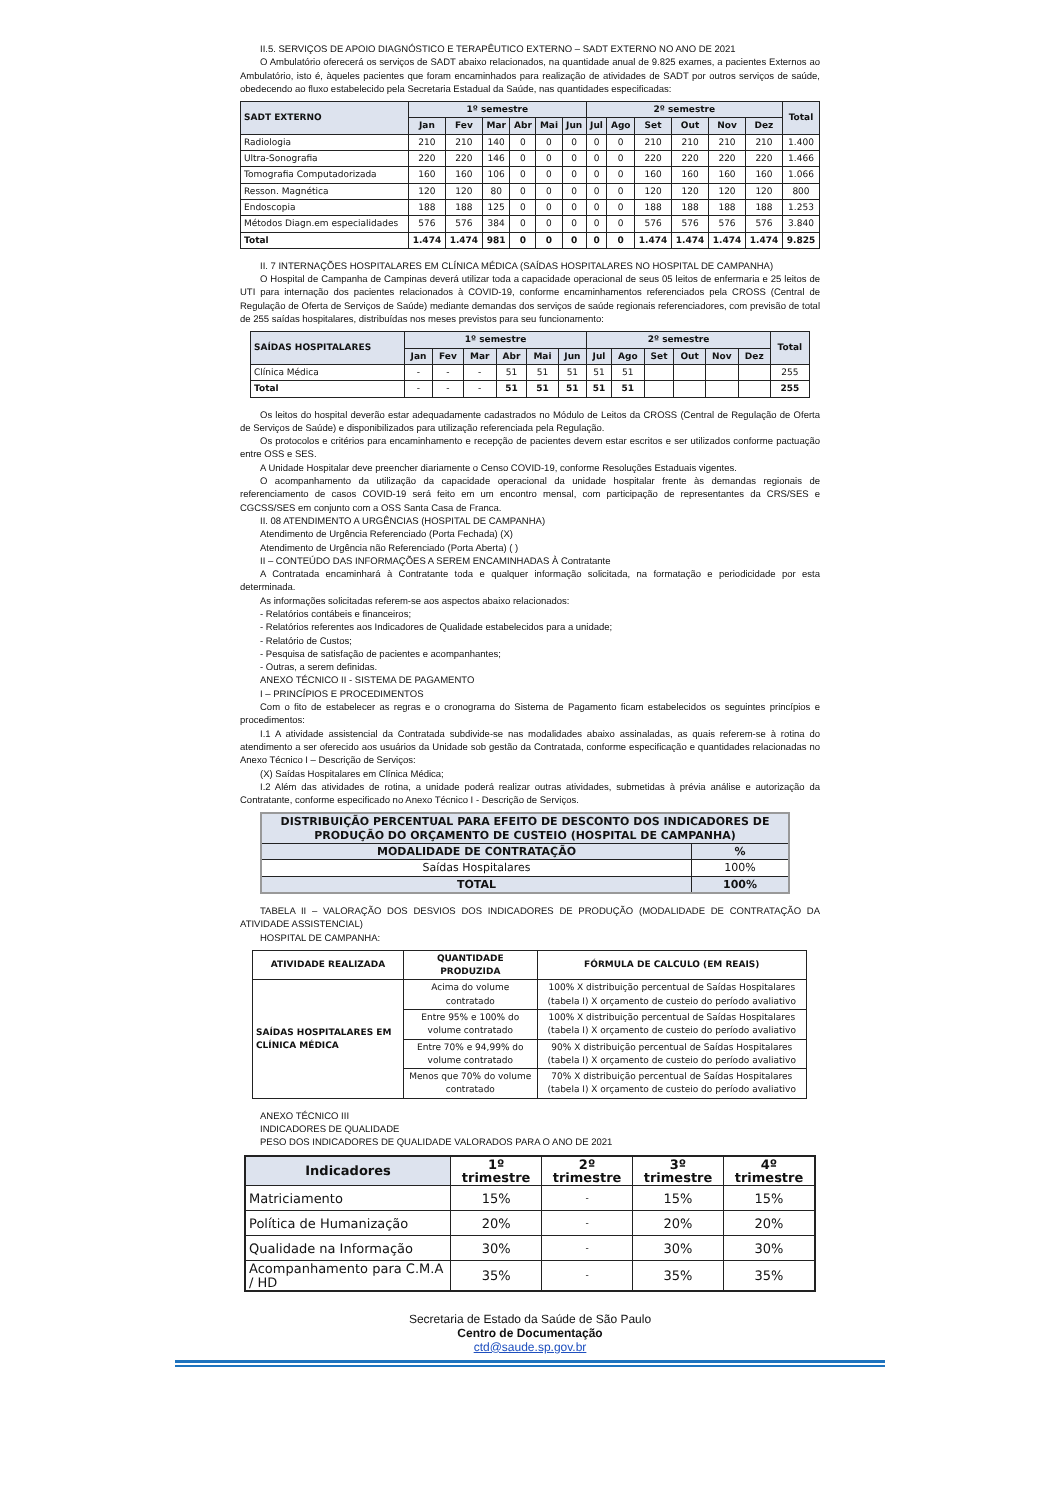II.5. SERVIÇOS DE APOIO DIAGNÓSTICO E TERAPÊUTICO EXTERNO – SADT EXTERNO NO ANO DE 2021
O Ambulatório oferecerá os serviços de SADT abaixo relacionados, na quantidade anual de 9.825 exames, a pacientes Externos ao Ambulatório, isto é, àqueles pacientes que foram encaminhados para realização de atividades de SADT por outros serviços de saúde, obedecendo ao fluxo estabelecido pela Secretaria Estadual da Saúde, nas quantidades especificadas:
| SADT EXTERNO | 1º semestre | | | | | | 2º semestre | | | | | | Total |
| --- | --- | --- | --- | --- | --- | --- | --- | --- | --- | --- | --- | --- | --- |
| | Jan | Fev | Mar | Abr | Mai | Jun | Jul | Ago | Set | Out | Nov | Dez | |
| Radiologia | 210 | 210 | 140 | 0 | 0 | 0 | 0 | 0 | 210 | 210 | 210 | 210 | 1.400 |
| Ultra-Sonografia | 220 | 220 | 146 | 0 | 0 | 0 | 0 | 0 | 220 | 220 | 220 | 220 | 1.466 |
| Tomografia Computadorizada | 160 | 160 | 106 | 0 | 0 | 0 | 0 | 0 | 160 | 160 | 160 | 160 | 1.066 |
| Resson. Magnética | 120 | 120 | 80 | 0 | 0 | 0 | 0 | 0 | 120 | 120 | 120 | 120 | 800 |
| Endoscopia | 188 | 188 | 125 | 0 | 0 | 0 | 0 | 0 | 188 | 188 | 188 | 188 | 1.253 |
| Métodos Diagn.em especialidades | 576 | 576 | 384 | 0 | 0 | 0 | 0 | 0 | 576 | 576 | 576 | 576 | 3.840 |
| Total | 1.474 | 1.474 | 981 | 0 | 0 | 0 | 0 | 0 | 1.474 | 1.474 | 1.474 | 1.474 | 9.825 |
II. 7 INTERNAÇÕES HOSPITALARES EM CLÍNICA MÉDICA (SAÍDAS HOSPITALARES NO HOSPITAL DE CAMPANHA)
O Hospital de Campanha de Campinas deverá utilizar toda a capacidade operacional de seus 05 leitos de enfermaria e 25 leitos de UTI para internação dos pacientes relacionados à COVID-19, conforme encaminhamentos referenciados pela CROSS (Central de Regulação de Oferta de Serviços de Saúde) mediante demandas dos serviços de saúde regionais referenciadores, com previsão de total de 255 saídas hospitalares, distribuídas nos meses previstos para seu funcionamento:
| SAÍDAS HOSPITALARES | 1º semestre | | | | | | 2º semestre | | | | | | Total |
| --- | --- | --- | --- | --- | --- | --- | --- | --- | --- | --- | --- | --- | --- |
| | Jan | Fev | Mar | Abr | Mai | Jun | Jul | Ago | Set | Out | Nov | Dez | |
| Clínica Médica | - | - | - | 51 | 51 | 51 | 51 | 51 | | | | | 255 |
| Total | - | - | - | 51 | 51 | 51 | 51 | 51 | | | | | 255 |
Os leitos do hospital deverão estar adequadamente cadastrados no Módulo de Leitos da CROSS (Central de Regulação de Oferta de Serviços de Saúde) e disponibilizados para utilização referenciada pela Regulação.
Os protocolos e critérios para encaminhamento e recepção de pacientes devem estar escritos e ser utilizados conforme pactuação entre OSS e SES.
A Unidade Hospitalar deve preencher diariamente o Censo COVID-19, conforme Resoluções Estaduais vigentes.
O acompanhamento da utilização da capacidade operacional da unidade hospitalar frente às demandas regionais de referenciamento de casos COVID-19 será feito em um encontro mensal, com participação de representantes da CRS/SES e CGCSS/SES em conjunto com a OSS Santa Casa de Franca.
II. 08 ATENDIMENTO A URGÊNCIAS (HOSPITAL DE CAMPANHA)
Atendimento de Urgência Referenciado (Porta Fechada) (X)
Atendimento de Urgência não Referenciado (Porta Aberta) ( )
II – CONTEÚDO DAS INFORMAÇÕES A SEREM ENCAMINHADAS À Contratante
A Contratada encaminhará à Contratante toda e qualquer informação solicitada, na formatação e periodicidade por esta determinada.
As informações solicitadas referem-se aos aspectos abaixo relacionados:
- Relatórios contábeis e financeiros;
- Relatórios referentes aos Indicadores de Qualidade estabelecidos para a unidade;
- Relatório de Custos;
- Pesquisa de satisfação de pacientes e acompanhantes;
- Outras, a serem definidas.
ANEXO TÉCNICO II - SISTEMA DE PAGAMENTO
I – PRINCÍPIOS E PROCEDIMENTOS
Com o fito de estabelecer as regras e o cronograma do Sistema de Pagamento ficam estabelecidos os seguintes princípios e procedimentos:
I.1 A atividade assistencial da Contratada subdivide-se nas modalidades abaixo assinaladas, as quais referem-se à rotina do atendimento a ser oferecido aos usuários da Unidade sob gestão da Contratada, conforme especificação e quantidades relacionadas no Anexo Técnico I – Descrição de Serviços:
(X) Saídas Hospitalares em Clínica Médica;
I.2 Além das atividades de rotina, a unidade poderá realizar outras atividades, submetidas à prévia análise e autorização da Contratante, conforme especificado no Anexo Técnico I - Descrição de Serviços.
| DISTRIBUIÇÃO PERCENTUAL PARA EFEITO DE DESCONTO DOS INDICADORES DE PRODUÇÃO DO ORÇAMENTO DE CUSTEIO (HOSPITAL DE CAMPANHA) | |
| --- | --- |
| MODALIDADE DE CONTRATAÇÃO | % |
| Saídas Hospitalares | 100% |
| TOTAL | 100% |
TABELA II – VALORAÇÃO DOS DESVIOS DOS INDICADORES DE PRODUÇÃO (MODALIDADE DE CONTRATAÇÃO DA ATIVIDADE ASSISTENCIAL)
HOSPITAL DE CAMPANHA:
| ATIVIDADE REALIZADA | QUANTIDADE PRODUZIDA | FÓRMULA DE CALCULO (EM REAIS) |
| --- | --- | --- |
| SAÍDAS HOSPITALARES EM CLÍNICA MÉDICA | Acima do volume contratado | 100% X distribuição percentual de Saídas Hospitalares (tabela I) X orçamento de custeio do período avaliativo |
| | Entre 95% e 100% do volume contratado | 100% X distribuição percentual de Saídas Hospitalares (tabela I) X orçamento de custeio do período avaliativo |
| | Entre 70% e 94,99% do volume contratado | 90% X distribuição percentual de Saídas Hospitalares (tabela I) X orçamento de custeio do período avaliativo |
| | Menos que 70% do volume contratado | 70% X distribuição percentual de Saídas Hospitalares (tabela I) X orçamento de custeio do período avaliativo |
ANEXO TÉCNICO III
INDICADORES DE QUALIDADE
PESO DOS INDICADORES DE QUALIDADE VALORADOS PARA O ANO DE 2021
| Indicadores | 1º trimestre | 2º trimestre | 3º trimestre | 4º trimestre |
| --- | --- | --- | --- | --- |
| Matriciamento | 15% | - | 15% | 15% |
| Política de Humanização | 20% | - | 20% | 20% |
| Qualidade na Informação | 30% | - | 30% | 30% |
| Acompanhamento para C.M.A / HD | 35% | - | 35% | 35% |
Secretaria de Estado da Saúde de São Paulo
Centro de Documentação
ctd@saude.sp.gov.br